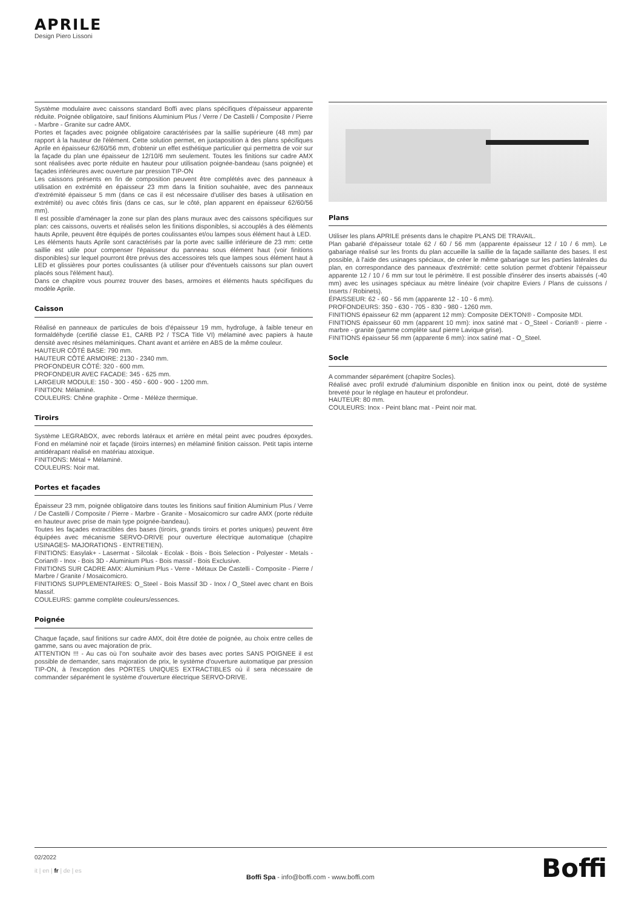APRILE
Design Piero Lissoni
Système modulaire avec caissons standard Boffi avec plans spécifiques d'épaisseur apparente réduite. Poignée obligatoire, sauf finitions Aluminium Plus / Verre / De Castelli / Composite / Pierre - Marbre - Granite sur cadre AMX.
Portes et façades avec poignée obligatoire caractérisées par la saillie supérieure (48 mm) par rapport à la hauteur de l'élément. Cette solution permet, en juxtaposition à des plans spécifiques Aprile en épaisseur 62/60/56 mm, d'obtenir un effet esthétique particulier qui permettra de voir sur la façade du plan une épaisseur de 12/10/6 mm seulement. Toutes les finitions sur cadre AMX sont réalisées avec porte réduite en hauteur pour utilisation poignée-bandeau (sans poignée) et façades inférieures avec ouverture par pression TIP-ON
Les caissons présents en fin de composition peuvent être complétés avec des panneaux à utilisation en extrémité en épaisseur 23 mm dans la finition souhaitée, avec des panneaux d'extrémité épaisseur 5 mm (dans ce cas il est nécessaire d'utiliser des bases à utilisation en extrémité) ou avec côtés finis (dans ce cas, sur le côté, plan apparent en épaisseur 62/60/56 mm).
Il est possible d'aménager la zone sur plan des plans muraux avec des caissons spécifiques sur plan: ces caissons, ouverts et réalisés selon les finitions disponibles, si accouplés à des éléments hauts Aprile, peuvent être équipés de portes coulissantes et/ou lampes sous élément haut à LED.
Les éléments hauts Aprile sont caractérisés par la porte avec saillie inférieure de 23 mm: cette saillie est utile pour compenser l'épaisseur du panneau sous élément haut (voir finitions disponibles) sur lequel pourront être prévus des accessoires tels que lampes sous élément haut à LED et glissières pour portes coulissantes (à utiliser pour d'éventuels caissons sur plan ouvert placés sous l'élément haut).
Dans ce chapitre vous pourrez trouver des bases, armoires et éléments hauts spécifiques du modèle Aprile.
Caisson
Réalisé en panneaux de particules de bois d'épaisseur 19 mm, hydrofuge, à faible teneur en formaldéhyde (certifié classe E1, CARB P2 / TSCA Title VI) mélaminé avec papiers à haute densité avec résines mélaminiques. Chant avant et arrière en ABS de la même couleur.
HAUTEUR CÔTÉ BASE: 790 mm.
HAUTEUR CÔTÉ ARMOIRE: 2130 - 2340 mm.
PROFONDEUR CÔTÉ: 320 - 600 mm.
PROFONDEUR AVEC FACADE: 345 - 625 mm.
LARGEUR MODULE: 150 - 300 - 450 - 600 - 900 - 1200 mm.
FINITION: Mélaminé.
COULEURS: Chêne graphite - Orme - Mélèze thermique.
Tiroirs
Système LEGRABOX, avec rebords latéraux et arrière en métal peint avec poudres époxydes. Fond en mélaminé noir et façade (tiroirs internes) en mélaminé finition caisson. Petit tapis interne antidérapant réalisé en matériau atoxique.
FINITIONS: Métal + Mélaminé.
COULEURS: Noir mat.
Portes et façades
Épaisseur 23 mm, poignée obligatoire dans toutes les finitions sauf finition Aluminium Plus / Verre / De Castelli / Composite / Pierre - Marbre - Granite - Mosaicomicro sur cadre AMX (porte réduite en hauteur avec prise de main type poignée-bandeau).
Toutes les façades extractibles des bases (tiroirs, grands tiroirs et portes uniques) peuvent être équipées avec mécanisme SERVO-DRIVE pour ouverture électrique automatique (chapitre USINAGES- MAJORATIONS - ENTRETIEN).
FINITIONS: Easylak+ - Lasermat - Silcolak - Ecolak - Bois - Bois Selection - Polyester - Metals - Corian® - Inox - Bois 3D - Aluminium Plus - Bois massif - Bois Exclusive.
FINITIONS SUR CADRE AMX: Aluminium Plus - Verre - Métaux De Castelli - Composite - Pierre / Marbre / Granite / Mosaicomicro.
FINITIONS SUPPLEMENTAIRES: O_Steel - Bois Massif 3D - Inox / O_Steel avec chant en Bois Massif.
COULEURS: gamme complète couleurs/essences.
Poignée
Chaque façade, sauf finitions sur cadre AMX, doit être dotée de poignée, au choix entre celles de gamme, sans ou avec majoration de prix.
ATTENTION !!! - Au cas où l'on souhaite avoir des bases avec portes SANS POIGNEE il est possible de demander, sans majoration de prix, le système d'ouverture automatique par pression TIP-ON, à l'exception des PORTES UNIQUES EXTRACTIBLES où il sera nécessaire de commander séparément le système d'ouverture électrique SERVO-DRIVE.
Plans
Utiliser les plans APRILE présents dans le chapitre PLANS DE TRAVAIL.
Plan gabarié d'épaisseur totale 62 / 60 / 56 mm (apparente épaisseur 12 / 10 / 6 mm). Le gabariage réalisé sur les fronts du plan accueille la saillie de la façade saillante des bases. Il est possible, à l'aide des usinages spéciaux, de créer le même gabariage sur les parties latérales du plan, en correspondance des panneaux d'extrémité: cette solution permet d'obtenir l'épaisseur apparente 12 / 10 / 6 mm sur tout le périmètre. Il est possible d'insérer des inserts abaissés (-40 mm) avec les usinages spéciaux au mètre linéaire (voir chapitre Eviers / Plans de cuissons / Inserts / Robinets).
ÉPAISSEUR: 62 - 60 - 56 mm (apparente 12 - 10 - 6 mm).
PROFONDEURS: 350 - 630 - 705 - 830 - 980 - 1260 mm.
FINITIONS épaisseur 62 mm (apparent 12 mm): Composite DEKTON® - Composite MDI.
FINITIONS épaisseur 60 mm (apparent 10 mm): inox satiné mat - O_Steel - Corian® - pierre - marbre - granite (gamme complète sauf pierre Lavique grise).
FINITIONS épaisseur 56 mm (apparente 6 mm): inox satiné mat - O_Steel.
Socle
A commander séparément (chapitre Socles).
Réalisé avec profil extrudé d'aluminium disponible en finition inox ou peint, doté de système breveté pour le réglage en hauteur et profondeur.
HAUTEUR: 80 mm.
COULEURS: Inox - Peint blanc mat - Peint noir mat.
02/2022
it | en | fr | de | es
Boffi Spa - info@boffi.com - www.boffi.com
Boffi